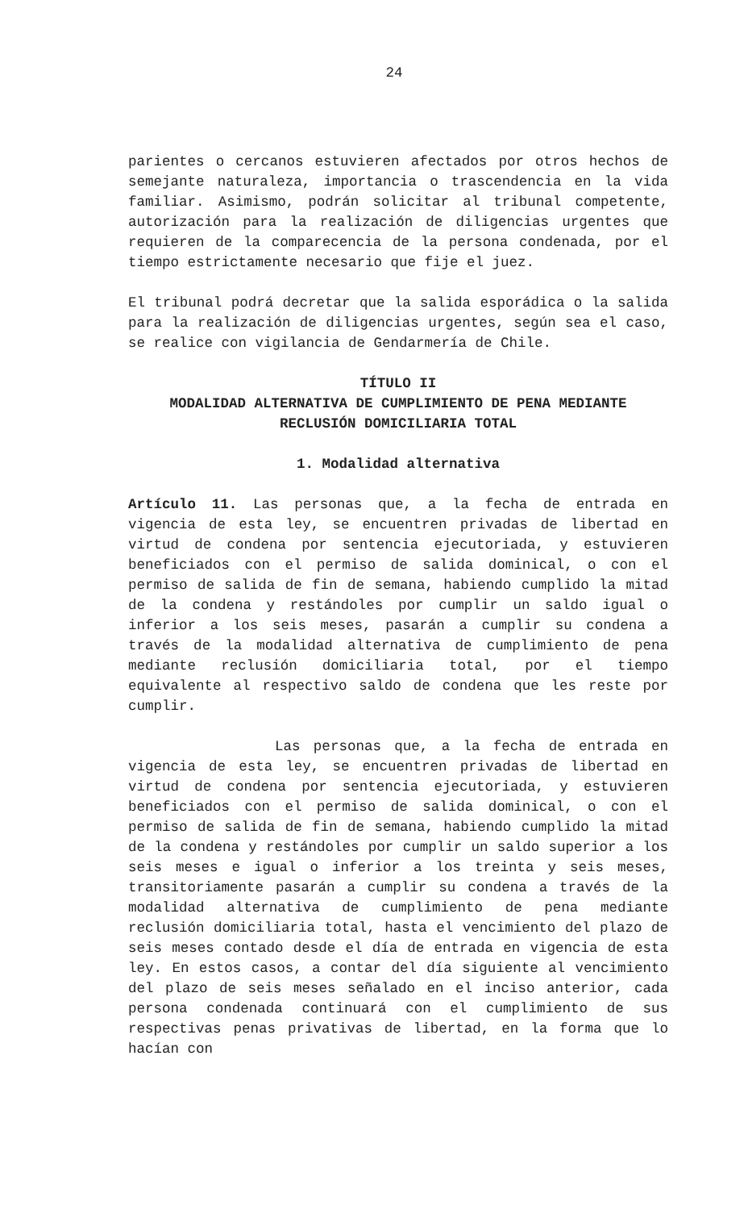24
parientes o cercanos estuvieren afectados por otros hechos de semejante naturaleza, importancia o trascendencia en la vida familiar. Asimismo, podrán solicitar al tribunal competente, autorización para la realización de diligencias urgentes que requieren de la comparecencia de la persona condenada, por el tiempo estrictamente necesario que fije el juez.
El tribunal podrá decretar que la salida esporádica o la salida para la realización de diligencias urgentes, según sea el caso, se realice con vigilancia de Gendarmería de Chile.
TÍTULO II
MODALIDAD ALTERNATIVA DE CUMPLIMIENTO DE PENA MEDIANTE RECLUSIÓN DOMICILIARIA TOTAL
1. Modalidad alternativa
Artículo 11. Las personas que, a la fecha de entrada en vigencia de esta ley, se encuentren privadas de libertad en virtud de condena por sentencia ejecutoriada, y estuvieren beneficiados con el permiso de salida dominical, o con el permiso de salida de fin de semana, habiendo cumplido la mitad de la condena y restándoles por cumplir un saldo igual o inferior a los seis meses, pasarán a cumplir su condena a través de la modalidad alternativa de cumplimiento de pena mediante reclusión domiciliaria total, por el tiempo equivalente al respectivo saldo de condena que les reste por cumplir.
Las personas que, a la fecha de entrada en vigencia de esta ley, se encuentren privadas de libertad en virtud de condena por sentencia ejecutoriada, y estuvieren beneficiados con el permiso de salida dominical, o con el permiso de salida de fin de semana, habiendo cumplido la mitad de la condena y restándoles por cumplir un saldo superior a los seis meses e igual o inferior a los treinta y seis meses, transitoriamente pasarán a cumplir su condena a través de la modalidad alternativa de cumplimiento de pena mediante reclusión domiciliaria total, hasta el vencimiento del plazo de seis meses contado desde el día de entrada en vigencia de esta ley. En estos casos, a contar del día siguiente al vencimiento del plazo de seis meses señalado en el inciso anterior, cada persona condenada continuará con el cumplimiento de sus respectivas penas privativas de libertad, en la forma que lo hacían con